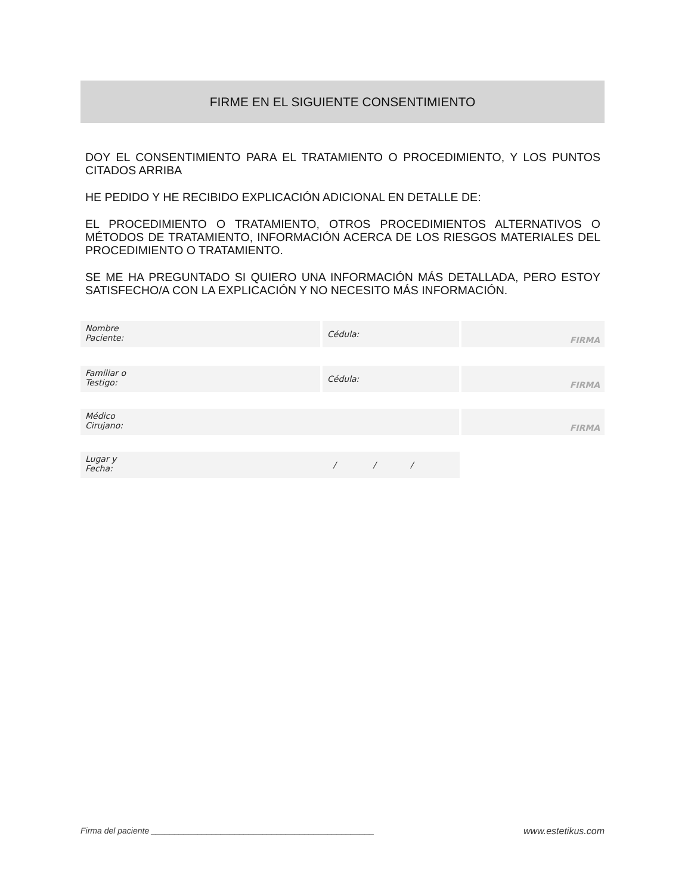FIRME EN EL SIGUIENTE CONSENTIMIENTO
DOY EL CONSENTIMIENTO PARA EL TRATAMIENTO O PROCEDIMIENTO, Y LOS PUNTOS CITADOS ARRIBA
HE PEDIDO Y HE RECIBIDO EXPLICACIÓN ADICIONAL EN DETALLE DE:
EL PROCEDIMIENTO O TRATAMIENTO, OTROS PROCEDIMIENTOS ALTERNATIVOS O MÉTODOS DE TRATAMIENTO, INFORMACIÓN ACERCA DE LOS RIESGOS MATERIALES DEL PROCEDIMIENTO O TRATAMIENTO.
SE ME HA PREGUNTADO SI QUIERO UNA INFORMACIÓN MÁS DETALLADA, PERO ESTOY SATISFECHO/A CON LA EXPLICACIÓN Y NO NECESITO MÁS INFORMACIÓN.
Nombre
Paciente:
Cédula: FIRMA
Familiar o
Testigo:
Cédula: FIRMA
Médico
Cirujano:
FIRMA
Lugar y
Fecha: / / /
Firma del paciente ________________________________________________ www.estetikus.com